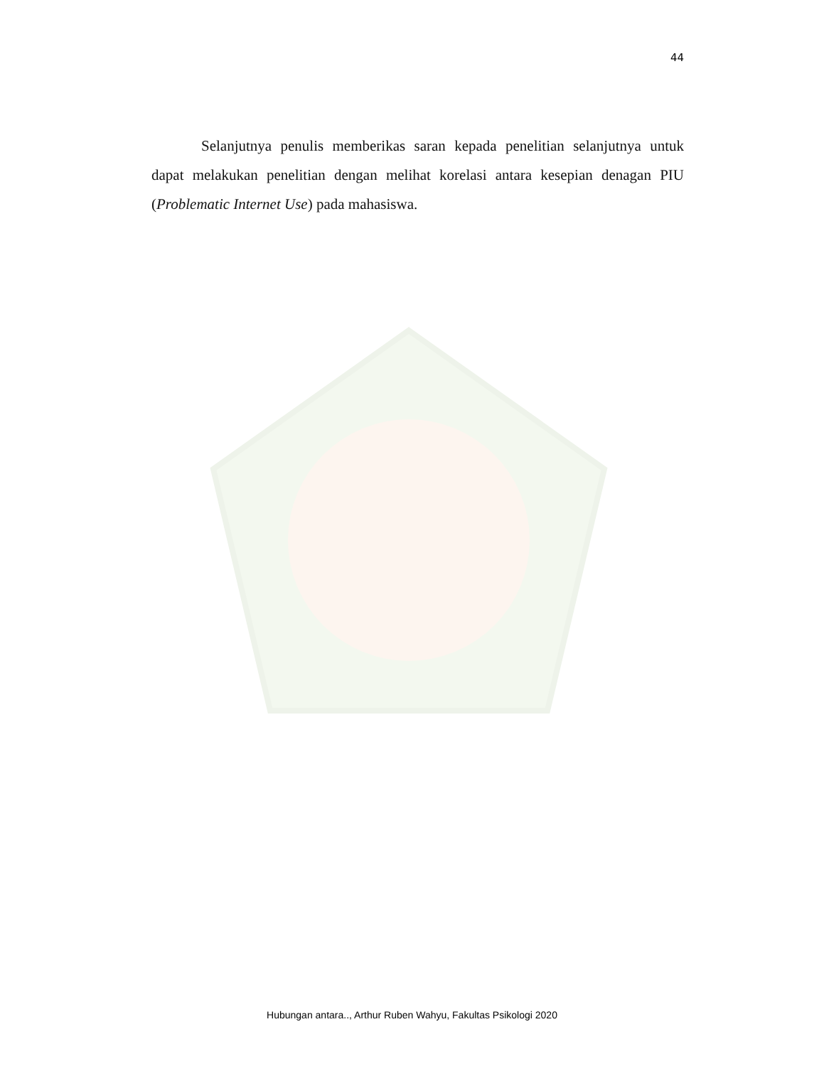44
Selanjutnya penulis memberikas saran kepada penelitian selanjutnya untuk dapat melakukan penelitian dengan melihat korelasi antara kesepian denagan PIU (Problematic Internet Use) pada mahasiswa.
Hubungan antara.., Arthur Ruben Wahyu, Fakultas Psikologi 2020